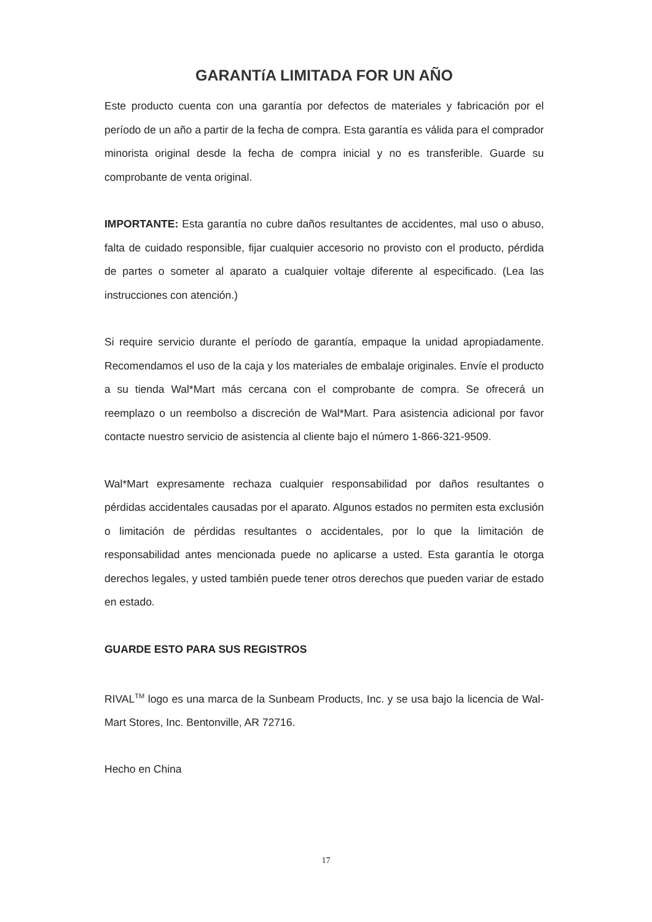GARANTíA LIMITADA FOR UN AÑO
Este producto cuenta con una garantía por defectos de materiales y fabricación por el período de un año a partir de la fecha de compra. Esta garantía es válida para el comprador minorista original desde la fecha de compra inicial y no es transferible. Guarde su comprobante de venta original.
IMPORTANTE: Esta garantía no cubre daños resultantes de accidentes, mal uso o abuso, falta de cuidado responsible, fijar cualquier accesorio no provisto con el producto, pérdida de partes o someter al aparato a cualquier voltaje diferente al especificado. (Lea las instrucciones con atención.)
Si require servicio durante el período de garantía, empaque la unidad apropiadamente. Recomendamos el uso de la caja y los materiales de embalaje originales. Envíe el producto a su tienda Wal*Mart más cercana con el comprobante de compra. Se ofrecerá un reemplazo o un reembolso a discreción de Wal*Mart. Para asistencia adicional por favor contacte nuestro servicio de asistencia al cliente bajo el número 1-866-321-9509.
Wal*Mart expresamente rechaza cualquier responsabilidad por daños resultantes o pérdidas accidentales causadas por el aparato. Algunos estados no permiten esta exclusión o limitación de pérdidas resultantes o accidentales, por lo que la limitación de responsabilidad antes mencionada puede no aplicarse a usted. Esta garantía le otorga derechos legales, y usted también puede tener otros derechos que pueden variar de estado en estado.
GUARDE ESTO PARA SUS REGISTROS
RIVAL<sup>TM</sup> logo es una marca de la Sunbeam Products, Inc. y se usa bajo la licencia de Wal-Mart Stores, Inc. Bentonville, AR 72716.
Hecho en China
17